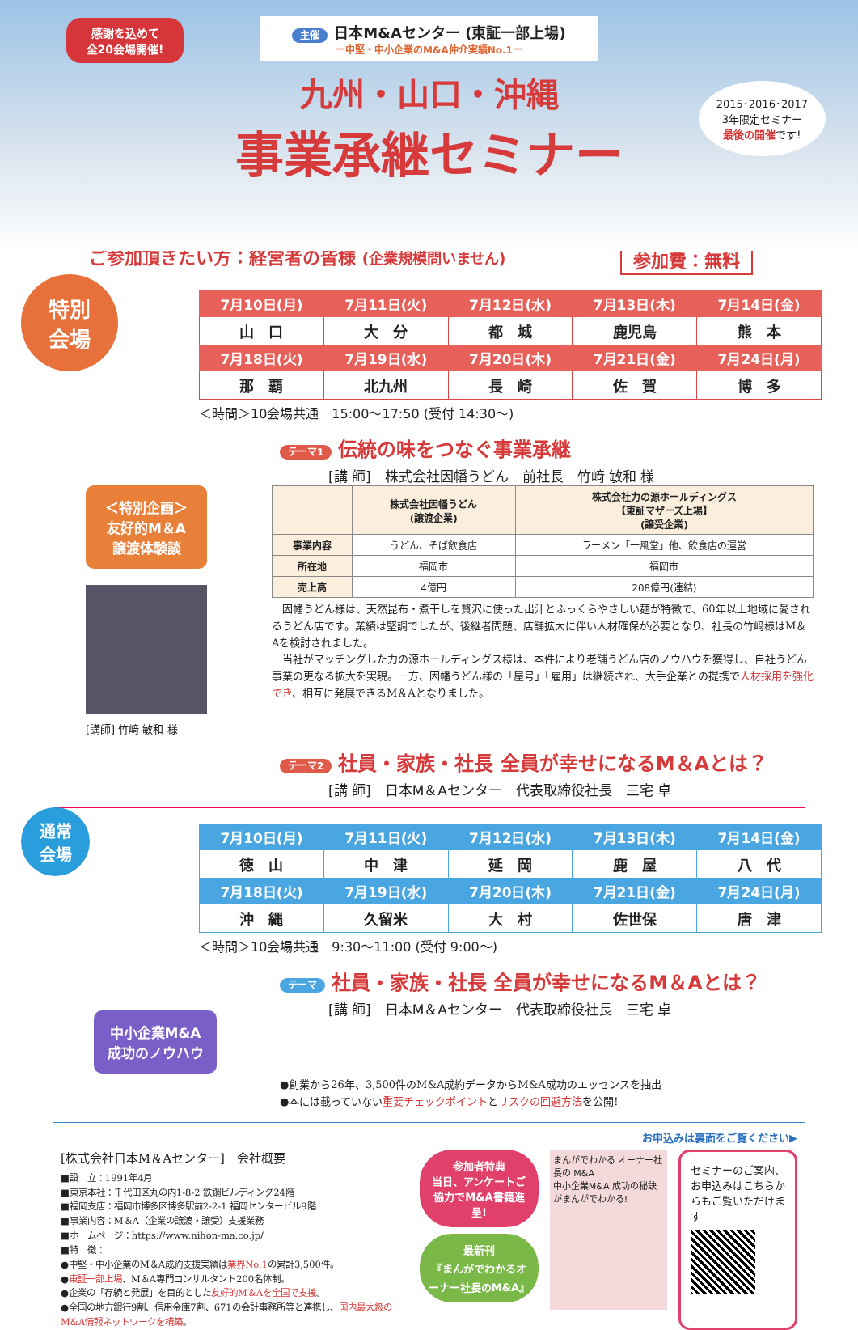感謝を込めて
全20会場開催!
主催 日本M&Aセンター (東証一部上場)
ー中堅・中小企業のM&A仲介実績No.1ー
九州・山口・沖縄
事業承継セミナー
2015･2016･2017
3年限定セミナー
最後の開催です!
ご参加頂きたい方：経営者の皆様 (企業規模問いません) 参加費：無料
特別
会場
| 7月10日(月) | 7月11日(火) | 7月12日(水) | 7月13日(木) | 7月14日(金) |
| --- | --- | --- | --- | --- |
| 山 口 | 大 分 | 都 城 | 鹿児島 | 熊 本 |
| 7月18日(火) | 7月19日(水) | 7月20日(木) | 7月21日(金) | 7月24日(月) |
| 那 覇 | 北九州 | 長 崎 | 佐 賀 | 博 多 |
＜時間＞10会場共通　15:00～17:50 (受付 14:30～)
テーマ1 伝統の味をつなぐ事業承継
[講 師]　株式会社因幡うどん　前社長　竹﨑 敏和 様
＜特別企画＞
友好的M＆A
譲渡体験談
[講師] 竹﨑 敏和 様
| | 株式会社因幡うどん (譲渡企業) | 株式会社力の源ホールディングス 【東証マザーズ上場】 (譲受企業) |
| --- | --- | --- |
| 事業内容 | うどん、そば飲食店 | ラーメン「一風堂」他、飲食店の運営 |
| 所在地 | 福岡市 | 福岡市 |
| 売上高 | 4億円 | 208億円(連結) |
　因幡うどん様は、天然昆布・煮干しを贅沢に使った出汁とふっくらやさしい麺が特徴で、60年以上地域に愛されるうどん店です。業績は堅調でしたが、後継者問題、店舗拡大に伴い人材確保が必要となり、社長の竹﨑様はM＆Aを検討されました。
　当社がマッチングした力の源ホールディングス様は、本件により老舗うどん店のノウハウを獲得し、自社うどん事業の更なる拡大を実現。一方、因幡うどん様の「屋号」「雇用」は継続され、大手企業との提携で人材採用を強化でき、相互に発展できるM＆Aとなりました。
テーマ2 社員・家族・社長 全員が幸せになるM＆Aとは？
[講 師]　日本M＆Aセンター　代表取締役社長　三宅 卓
通常
会場
| 7月10日(月) | 7月11日(火) | 7月12日(水) | 7月13日(木) | 7月14日(金) |
| --- | --- | --- | --- | --- |
| 徳 山 | 中 津 | 延 岡 | 鹿 屋 | 八 代 |
| 7月18日(火) | 7月19日(水) | 7月20日(木) | 7月21日(金) | 7月24日(月) |
| 沖 縄 | 久留米 | 大 村 | 佐世保 | 唐 津 |
＜時間＞10会場共通　9:30～11:00 (受付 9:00～)
テーマ 社員・家族・社長 全員が幸せになるM＆Aとは？
[講 師]　日本M＆Aセンター　代表取締役社長　三宅 卓
中小企業M&A
成功のノウハウ
●創業から26年、3,500件のM&A成約データからM&A成功のエッセンスを抽出
●本には載っていない重要チェックポイントとリスクの回避方法を公開!
お申込みは裏面をご覧ください▶
[株式会社日本M＆Aセンター]　会社概要
■設　立：1991年4月
■東京本社：千代田区丸の内1-8-2 鉄鋼ビルディング24階
■福岡支店：福岡市博多区博多駅前2-2-1 福岡センタービル9階
■事業内容：M＆A（企業の譲渡・譲受）支援業務
■ホームページ：https://www.nihon-ma.co.jp/
■特　徴：
●中堅・中小企業のM＆A成約支援実績は業界No.1の累計3,500件。
●東証一部上場、M＆A専門コンサルタント200名体制。
●企業の「存続と発展」を目的とした友好的M＆Aを全国で支援。
●全国の地方銀行9割、信用金庫7割、671の会計事務所等と連携し、国内最大級のM&A情報ネットワークを構築。
参加者特典
当日、アンケートご協力でM&A書籍進呈!
最新刊
『まんがでわかるオーナー社長のM&A』
まんがでわかる オーナー社長の M&A
中小企業M&A 成功の秘訣がまんがでわかる!
セミナーのご案内、お申込みはこちらからもご覧いただけます